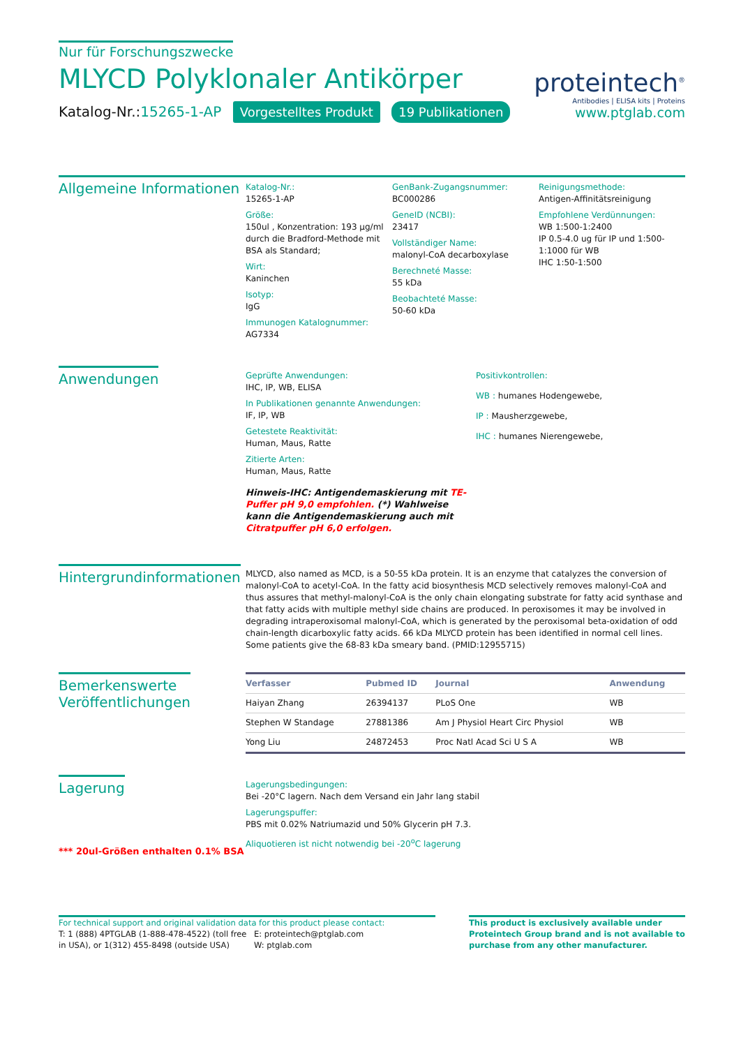Nur für Forschungszwecke
MLYCD Polyklonaler Antikörper
Katalog-Nr.:15265-1-AP Vorgestelltes Produkt 19 Publikationen
proteintech<sup>®</sup>
Antibodies | ELISA kits | Proteins
www.ptglab.com
Allgemeine Informationen
Katalog-Nr.:
15265-1-AP
Größe:
150ul , Konzentration: 193 μg/ml durch die Bradford-Methode mit BSA als Standard;
Wirt:
Kaninchen
Isotyp:
IgG
Immunogen Katalognummer:
AG7334
GenBank-Zugangsnummer:
BC000286
GeneID (NCBI):
23417
Vollständiger Name:
malonyl-CoA decarboxylase
Berechneté Masse:
55 kDa
Beobachteté Masse:
50-60 kDa
Reinigungsmethode:
Antigen-Affinitätsreinigung
Empfohlene Verdünnungen:
WB 1:500-1:2400
IP 0.5-4.0 ug für IP und 1:500-1:1000 für WB
IHC 1:50-1:500
Anwendungen
Geprüfte Anwendungen:
IHC, IP, WB, ELISA
In Publikationen genannte Anwendungen:
IF, IP, WB
Getestete Reaktivität:
Human, Maus, Ratte
Zitierte Arten:
Human, Maus, Ratte
Hinweis-IHC: Antigendemaskierung mit TE-Puffer pH 9,0 empfohlen. (*) Wahlweise kann die Antigendemaskierung auch mit Citratpuffer pH 6,0 erfolgen.
Positivkontrollen:
WB : humanes Hodengewebe,
IP : Mausherzgewebe,
IHC : humanes Nierengewebe,
Hintergrundinformationen
MLYCD, also named as MCD, is a 50-55 kDa protein. It is an enzyme that catalyzes the conversion of malonyl-CoA to acetyl-CoA. In the fatty acid biosynthesis MCD selectively removes malonyl-CoA and thus assures that methyl-malonyl-CoA is the only chain elongating substrate for fatty acid synthase and that fatty acids with multiple methyl side chains are produced. In peroxisomes it may be involved in degrading intraperoxisomal malonyl-CoA, which is generated by the peroxisomal beta-oxidation of odd chain-length dicarboxylic fatty acids. 66 kDa MLYCD protein has been identified in normal cell lines. Some patients give the 68-83 kDa smeary band. (PMID:12955715)
Bemerkenswerte
Veröffentlichungen
| Verfasser | Pubmed ID | Journal | Anwendung |
| --- | --- | --- | --- |
| Haiyan Zhang | 26394137 | PLoS One | WB |
| Stephen W Standage | 27881386 | Am J Physiol Heart Circ Physiol | WB |
| Yong Liu | 24872453 | Proc Natl Acad Sci U S A | WB |
Lagerung
*** 20ul-Größen enthalten 0.1% BSA
Lagerungsbedingungen:
Bei -20°C lagern. Nach dem Versand ein Jahr lang stabil
Lagerungspuffer:
PBS mit 0.02% Natriumazid und 50% Glycerin pH 7.3.
Aliquotieren ist nicht notwendig bei -20<sup>o</sup>C lagerung
For technical support and original validation data for this product please contact:
T: 1 (888) 4PTGLAB (1-888-478-4522) (toll free in USA), or 1(312) 455-8498 (outside USA)
E: proteintech@ptglab.com
W: ptglab.com
This product is exclusively available under Proteintech Group brand and is not available to purchase from any other manufacturer.